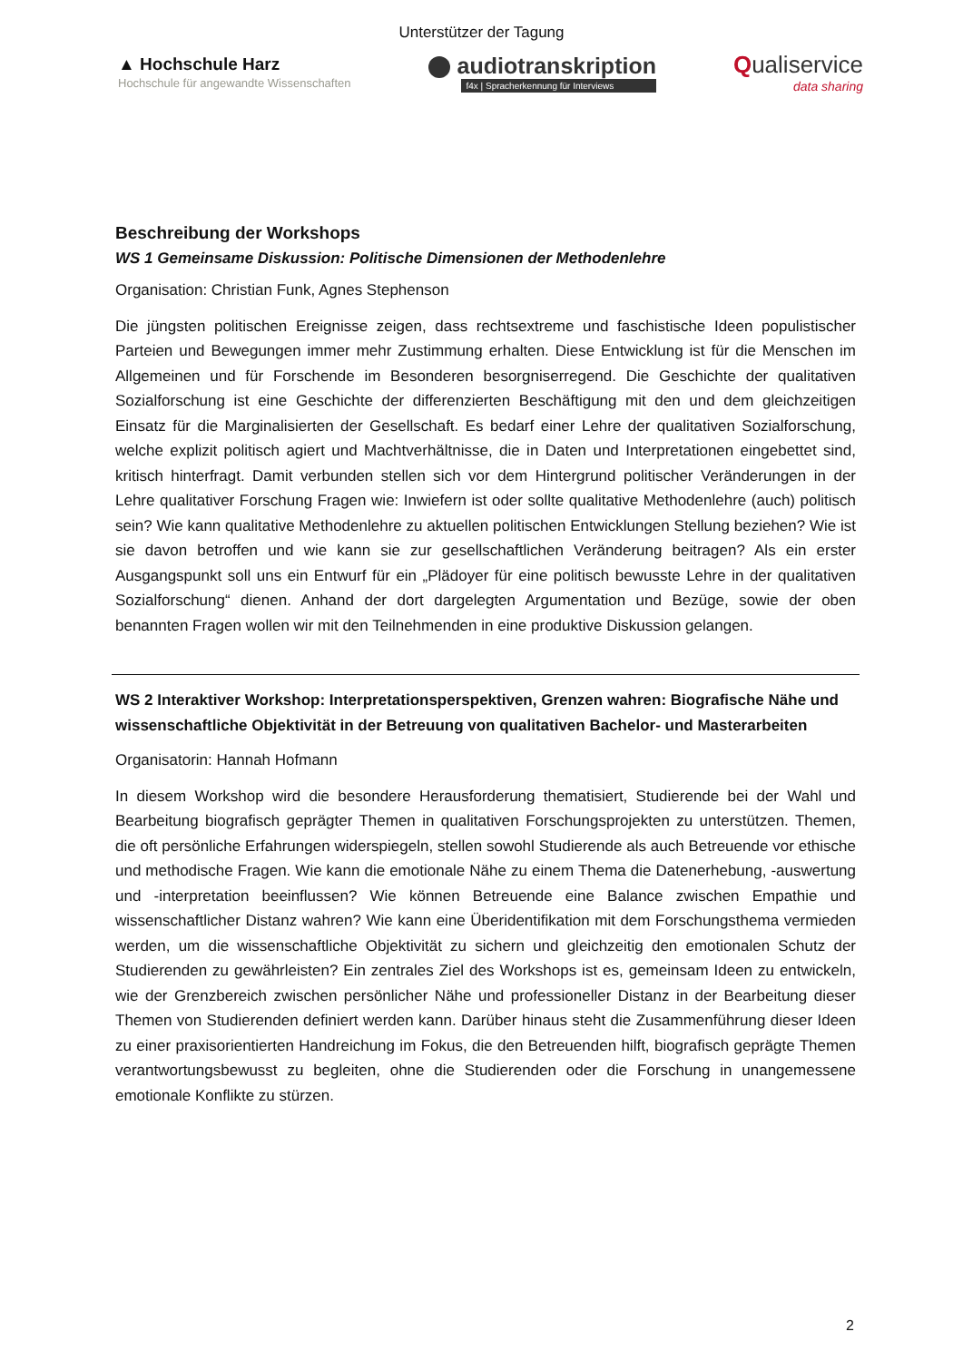Unterstützer der Tagung
▲ Hochschule Harz
Hochschule für angewandte Wissenschaften
audiotranskription
f4x | Spracherkennung für Interviews
Qualiservice
data sharing
Beschreibung der Workshops
WS 1 Gemeinsame Diskussion: Politische Dimensionen der Methodenlehre
Organisation: Christian Funk, Agnes Stephenson
Die jüngsten politischen Ereignisse zeigen, dass rechtsextreme und faschistische Ideen populistischer Parteien und Bewegungen immer mehr Zustimmung erhalten. Diese Entwicklung ist für die Menschen im Allgemeinen und für Forschende im Besonderen besorgniserregend. Die Geschichte der qualitativen Sozialforschung ist eine Geschichte der differenzierten Beschäftigung mit den und dem gleichzeitigen Einsatz für die Marginalisierten der Gesellschaft. Es bedarf einer Lehre der qualitativen Sozialforschung, welche explizit politisch agiert und Machtverhältnisse, die in Daten und Interpretationen eingebettet sind, kritisch hinterfragt. Damit verbunden stellen sich vor dem Hintergrund politischer Veränderungen in der Lehre qualitativer Forschung Fragen wie: Inwiefern ist oder sollte qualitative Methodenlehre (auch) politisch sein? Wie kann qualitative Methodenlehre zu aktuellen politischen Entwicklungen Stellung beziehen? Wie ist sie davon betroffen und wie kann sie zur gesellschaftlichen Veränderung beitragen? Als ein erster Ausgangspunkt soll uns ein Entwurf für ein „Plädoyer für eine politisch bewusste Lehre in der qualitativen Sozialforschung“ dienen. Anhand der dort dargelegten Argumentation und Bezüge, sowie der oben benannten Fragen wollen wir mit den Teilnehmenden in eine produktive Diskussion gelangen.
WS 2 Interaktiver Workshop: Interpretationsperspektiven, Grenzen wahren: Biografische Nähe und wissenschaftliche Objektivität in der Betreuung von qualitativen Bachelor- und Masterarbeiten
Organisatorin: Hannah Hofmann
In diesem Workshop wird die besondere Herausforderung thematisiert, Studierende bei der Wahl und Bearbeitung biografisch geprägter Themen in qualitativen Forschungsprojekten zu unterstützen. Themen, die oft persönliche Erfahrungen widerspiegeln, stellen sowohl Studierende als auch Betreuende vor ethische und methodische Fragen. Wie kann die emotionale Nähe zu einem Thema die Datenerhebung, -auswertung und -interpretation beeinflussen? Wie können Betreuende eine Balance zwischen Empathie und wissenschaftlicher Distanz wahren? Wie kann eine Überidentifikation mit dem Forschungsthema vermieden werden, um die wissenschaftliche Objektivität zu sichern und gleichzeitig den emotionalen Schutz der Studierenden zu gewährleisten? Ein zentrales Ziel des Workshops ist es, gemeinsam Ideen zu entwickeln, wie der Grenzbereich zwischen persönlicher Nähe und professioneller Distanz in der Bearbeitung dieser Themen von Studierenden definiert werden kann. Darüber hinaus steht die Zusammenführung dieser Ideen zu einer praxisorientierten Handreichung im Fokus, die den Betreuenden hilft, biografisch geprägte Themen verantwortungsbewusst zu begleiten, ohne die Studierenden oder die Forschung in unangemessene emotionale Konflikte zu stürzen.
2